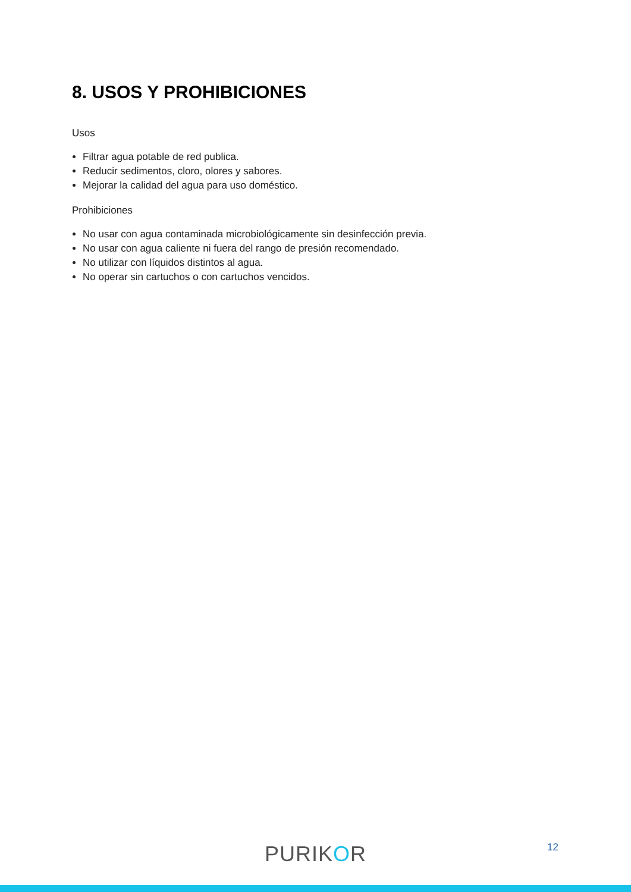8. USOS Y PROHIBICIONES
Usos
Filtrar agua potable de red publica.
Reducir sedimentos, cloro, olores y sabores.
Mejorar la calidad del agua para uso doméstico.
Prohibiciones
No usar con agua contaminada microbiológicamente sin desinfección previa.
No usar con agua caliente ni fuera del rango de presión recomendado.
No utilizar con líquidos distintos al agua.
No operar sin cartuchos o con cartuchos vencidos.
12
PURIKOR